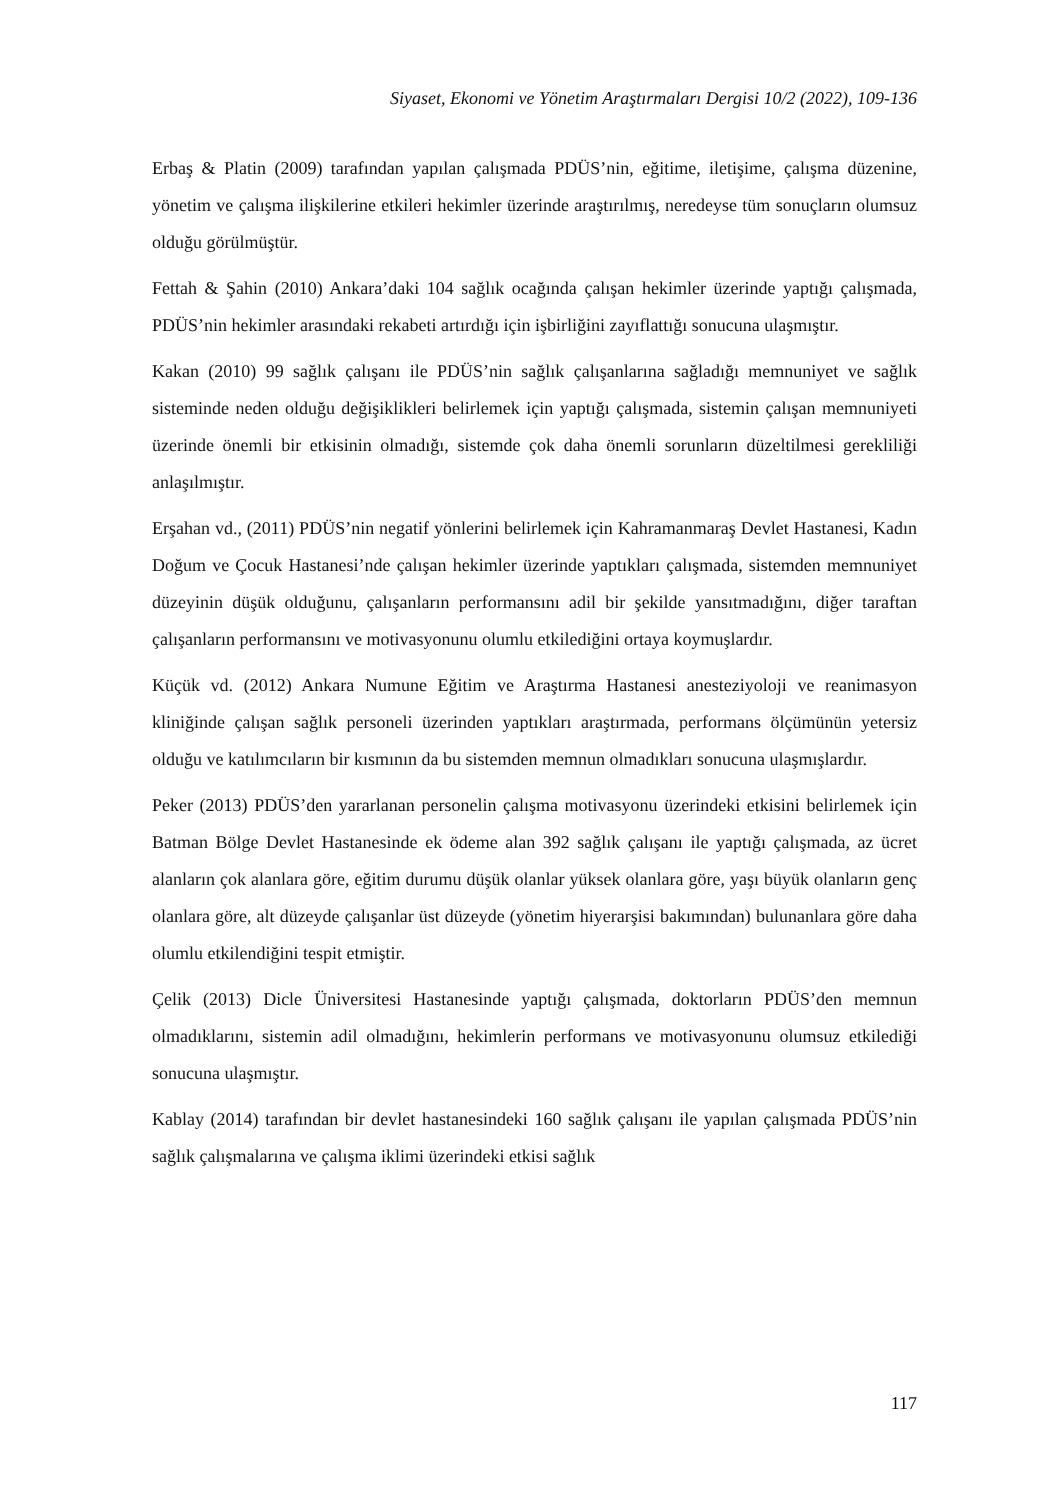Siyaset, Ekonomi ve Yönetim Araştırmaları Dergisi 10/2 (2022), 109-136
Erbaş & Platin (2009) tarafından yapılan çalışmada PDÜS’nin, eğitime, iletişime, çalışma düzenine, yönetim ve çalışma ilişkilerine etkileri hekimler üzerinde araştırılmış, neredeyse tüm sonuçların olumsuz olduğu görülmüştür.
Fettah & Şahin (2010) Ankara’daki 104 sağlık ocağında çalışan hekimler üzerinde yaptığı çalışmada, PDÜS’nin hekimler arasındaki rekabeti artırdığı için işbirliğini zayıflattığı sonucuna ulaşmıştır.
Kakan (2010) 99 sağlık çalışanı ile PDÜS’nin sağlık çalışanlarına sağladığı memnuniyet ve sağlık sisteminde neden olduğu değişiklikleri belirlemek için yaptığı çalışmada, sistemin çalışan memnuniyeti üzerinde önemli bir etkisinin olmadığı, sistemde çok daha önemli sorunların düzeltilmesi gerekliliği anlaşılmıştır.
Erşahan vd., (2011) PDÜS’nin negatif yönlerini belirlemek için Kahramanmaraş Devlet Hastanesi, Kadın Doğum ve Çocuk Hastanesi’nde çalışan hekimler üzerinde yaptıkları çalışmada, sistemden memnuniyet düzeyinin düşük olduğunu, çalışanların performansını adil bir şekilde yansıtmadığını, diğer taraftan çalışanların performansını ve motivasyonunu olumlu etkilediğini ortaya koymuşlardır.
Küçük vd. (2012) Ankara Numune Eğitim ve Araştırma Hastanesi anesteziyoloji ve reanimasyon kliniğinde çalışan sağlık personeli üzerinden yaptıkları araştırmada, performans ölçümünün yetersiz olduğu ve katılımcıların bir kısmının da bu sistemden memnun olmadıkları sonucuna ulaşmışlardır.
Peker (2013) PDÜS’den yararlanan personelin çalışma motivasyonu üzerindeki etkisini belirlemek için Batman Bölge Devlet Hastanesinde ek ödeme alan 392 sağlık çalışanı ile yaptığı çalışmada, az ücret alanların çok alanlara göre, eğitim durumu düşük olanlar yüksek olanlara göre, yaşı büyük olanların genç olanlara göre, alt düzeyde çalışanlar üst düzeyde (yönetim hiyerarşisi bakımından) bulunanlara göre daha olumlu etkilendiğini tespit etmiştir.
Çelik (2013) Dicle Üniversitesi Hastanesinde yaptığı çalışmada, doktorların PDÜS’den memnun olmadıklarını, sistemin adil olmadığını, hekimlerin performans ve motivasyonunu olumsuz etkilediği sonucuna ulaşmıştır.
Kablay (2014) tarafından bir devlet hastanesindeki 160 sağlık çalışanı ile yapılan çalışmada PDÜS’nin sağlık çalışmalarına ve çalışma iklimi üzerindeki etkisi sağlık
117